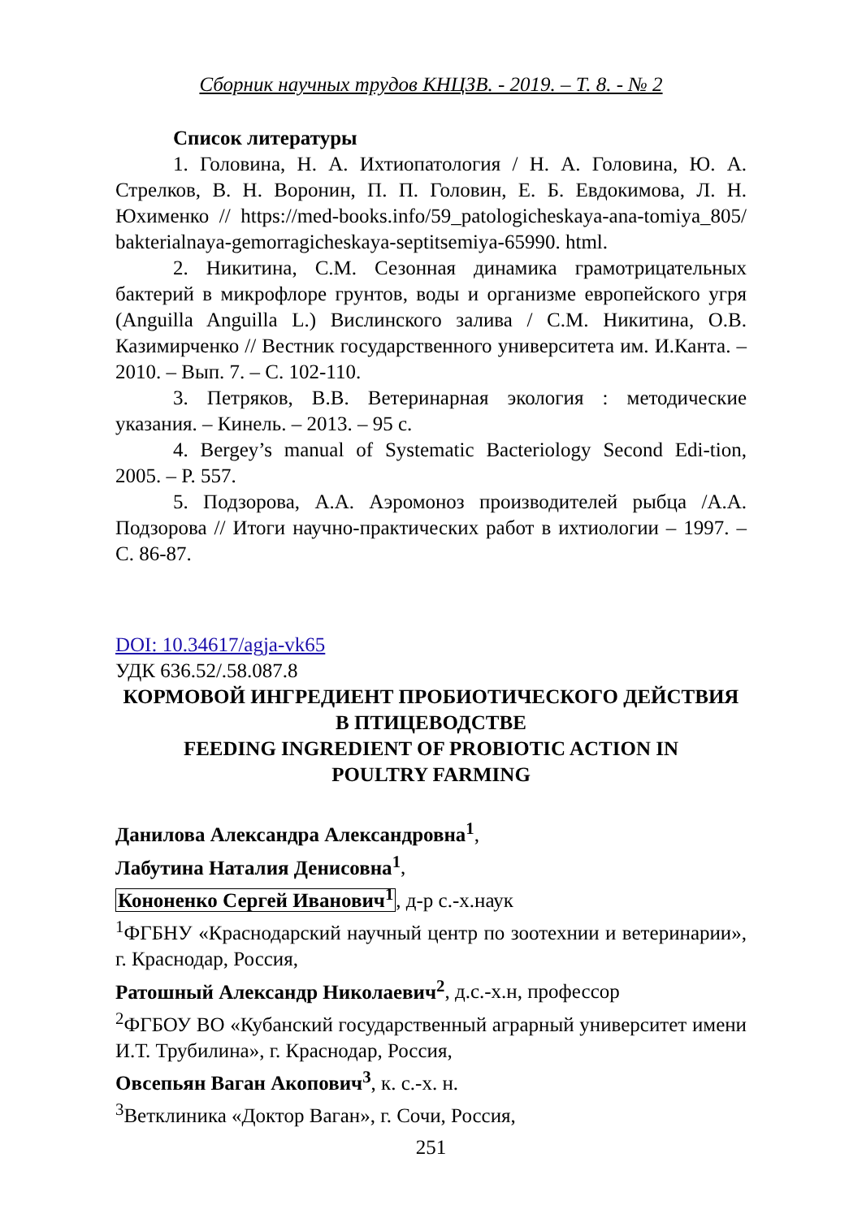Сборник научных трудов КНЦЗВ. - 2019. – Т. 8. - № 2
Список литературы
1. Головина, Н. А. Ихтиопатология / Н. А. Головина, Ю. А. Стрелков, В. Н. Воронин, П. П. Головин, Е. Б. Евдокимова, Л. Н. Юхименко // https://med-books.info/59_patologicheskaya-ana-tomiya_805/ bakterialnaya-gemorragicheskaya-septitsemiya-65990. html.
2. Никитина, С.М. Сезонная динамика грамотрицательных бактерий в микрофлоре грунтов, воды и организме европейского угря (Anguilla Anguilla L.) Вислинского залива / С.М. Никитина, О.В. Казимирченко // Вестник государственного университета им. И.Канта. – 2010. – Вып. 7. – С. 102-110.
3. Петряков, В.В. Ветеринарная экология : методические указания. – Кинель. – 2013. – 95 с.
4. Bergey’s manual of Systematic Bacteriology Second Edi-tion, 2005. – P. 557.
5. Подзорова, А.А. Аэромоноз производителей рыбца /А.А. Подзорова // Итоги научно-практических работ в ихтиологии – 1997. – С. 86-87.
DOI: 10.34617/agja-vk65
УДК 636.52/.58.087.8
КОРМОВОЙ ИНГРЕДИЕНТ ПРОБИОТИЧЕСКОГО ДЕЙСТВИЯ В ПТИЦЕВОДСТВЕ
FEEDING INGREDIENT OF PROBIOTIC ACTION IN
POULTRY FARMING
Данилова Александра Александровна<sup>1</sup>,
Лабутина Наталия Денисовна<sup>1</sup>,
Кононенко Сергей Иванович<sup>1</sup>, д-р с.-х.наук
<sup>1</sup> ФГБНУ «Краснодарский научный центр по зоотехнии и ветеринарии», г. Краснодар, Россия,
Ратошный Александр Николаевич<sup>2</sup>, д.с.-х.н, профессор
<sup>2</sup> ФГБОУ ВО «Кубанский государственный аграрный университет имени И.Т. Трубилина», г. Краснодар, Россия,
Овсепьян Ваган Акопович<sup>3</sup>, к. с.-х. н.
<sup>3</sup> Ветклиника «Доктор Ваган», г. Сочи, Россия,
251